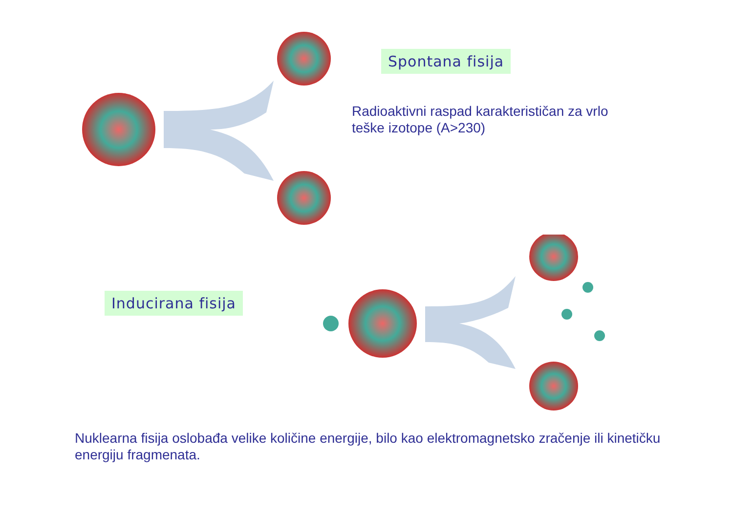Spontana fisija
Radioaktivni raspad karakterističan za vrlo teške izotope (A>230)
Inducirana fisija
Nuklearna fisija oslobađa velike količine energije, bilo kao elektromagnetsko zračenje ili kinetičku energiju fragmenata.